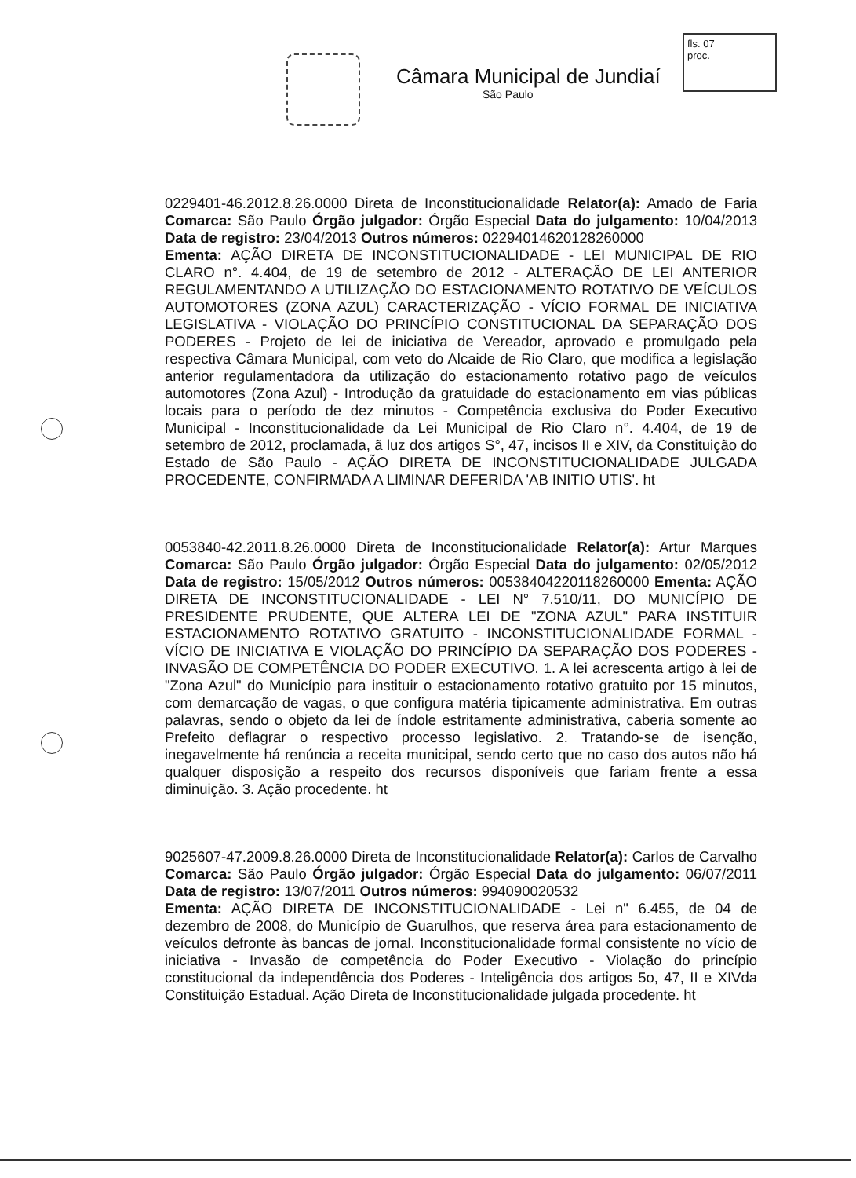Câmara Municipal de Jundiaí
São Paulo
fls. 07
proc.
0229401-46.2012.8.26.0000 Direta de Inconstitucionalidade Relator(a): Amado de Faria Comarca: São Paulo Órgão julgador: Órgão Especial Data do julgamento: 10/04/2013 Data de registro: 23/04/2013 Outros números: 02294014620128260000
Ementa: AÇÃO DIRETA DE INCONSTITUCIONALIDADE - LEI MUNICIPAL DE RIO CLARO n°. 4.404, de 19 de setembro de 2012 - ALTERAÇÃO DE LEI ANTERIOR REGULAMENTANDO A UTILIZAÇÃO DO ESTACIONAMENTO ROTATIVO DE VEÍCULOS AUTOMOTORES (ZONA AZUL) CARACTERIZAÇÃO - VÍCIO FORMAL DE INICIATIVA LEGISLATIVA - VIOLAÇÃO DO PRINCÍPIO CONSTITUCIONAL DA SEPARAÇÃO DOS PODERES - Projeto de lei de iniciativa de Vereador, aprovado e promulgado pela respectiva Câmara Municipal, com veto do Alcaide de Rio Claro, que modifica a legislação anterior regulamentadora da utilização do estacionamento rotativo pago de veículos automotores (Zona Azul) - Introdução da gratuidade do estacionamento em vias públicas locais para o período de dez minutos - Competência exclusiva do Poder Executivo Municipal - Inconstitucionalidade da Lei Municipal de Rio Claro n°. 4.404, de 19 de setembro de 2012, proclamada, ã luz dos artigos S°, 47, incisos II e XIV, da Constituição do Estado de São Paulo - AÇÃO DIRETA DE INCONSTITUCIONALIDADE JULGADA PROCEDENTE, CONFIRMADA A LIMINAR DEFERIDA 'AB INITIO UTIS'. ht
0053840-42.2011.8.26.0000 Direta de Inconstitucionalidade Relator(a): Artur Marques Comarca: São Paulo Órgão julgador: Órgão Especial Data do julgamento: 02/05/2012 Data de registro: 15/05/2012 Outros números: 00538404220118260000 Ementa: AÇÃO DIRETA DE INCONSTITUCIONALIDADE - LEI N° 7.510/11, DO MUNICÍPIO DE PRESIDENTE PRUDENTE, QUE ALTERA LEI DE "ZONA AZUL" PARA INSTITUIR ESTACIONAMENTO ROTATIVO GRATUITO - INCONSTITUCIONALIDADE FORMAL - VÍCIO DE INICIATIVA E VIOLAÇÃO DO PRINCÍPIO DA SEPARAÇÃO DOS PODERES - INVASÃO DE COMPETÊNCIA DO PODER EXECUTIVO. 1. A lei acrescenta artigo à lei de "Zona Azul" do Município para instituir o estacionamento rotativo gratuito por 15 minutos, com demarcação de vagas, o que configura matéria tipicamente administrativa. Em outras palavras, sendo o objeto da lei de índole estritamente administrativa, caberia somente ao Prefeito deflagrar o respectivo processo legislativo. 2. Tratando-se de isenção, inegavelmente há renúncia a receita municipal, sendo certo que no caso dos autos não há qualquer disposição a respeito dos recursos disponíveis que fariam frente a essa diminuição. 3. Ação procedente. ht
9025607-47.2009.8.26.0000 Direta de Inconstitucionalidade Relator(a): Carlos de Carvalho Comarca: São Paulo Órgão julgador: Órgão Especial Data do julgamento: 06/07/2011 Data de registro: 13/07/2011 Outros números: 994090020532
Ementa: AÇÃO DIRETA DE INCONSTITUCIONALIDADE - Lei n" 6.455, de 04 de dezembro de 2008, do Município de Guarulhos, que reserva área para estacionamento de veículos defronte às bancas de jornal. Inconstitucionalidade formal consistente no vício de iniciativa - Invasão de competência do Poder Executivo - Violação do princípio constitucional da independência dos Poderes - Inteligência dos artigos 5o, 47, II e XIVda Constituição Estadual. Ação Direta de Inconstitucionalidade julgada procedente. ht